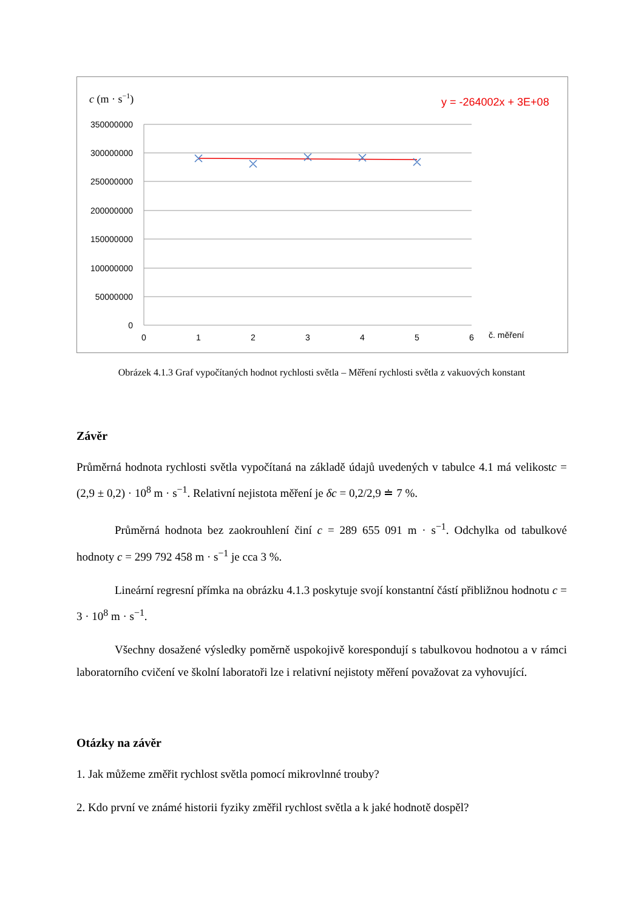c (m · s−1)
y = -264002x + 3E+08
350000000
300000000
250000000
200000000
150000000
100000000
50000000
0
0
1
2
3
4
5
6
č. měření
Obrázek 4.1.3 Graf vypočítaných hodnot rychlosti světla – Měření rychlosti světla z vakuových konstant
Závěr
Průměrná hodnota rychlosti světla vypočítaná na základě údajů uvedených v tabulce 4.1 má velikostc = (2,9 ± 0,2) · 10<sup>8</sup> m · s<sup>−1</sup>. Relativní nejistota měření je δc = 0,2/2,9 ≐ 7 %.
Průměrná hodnota bez zaokrouhlení činí c = 289 655 091 m · s<sup>−1</sup>. Odchylka od tabulkové hodnoty c = 299 792 458 m · s<sup>−1</sup> je cca 3 %.
Lineární regresní přímka na obrázku 4.1.3 poskytuje svojí konstantní částí přibližnou hodnotu c = 3 · 10<sup>8</sup> m · s<sup>−1</sup>.
Všechny dosažené výsledky poměrně uspokojivě korespondují s tabulkovou hodnotou a v rámci laboratorního cvičení ve školní laboratoři lze i relativní nejistoty měření považovat za vyhovující.
Otázky na závěr
1. Jak můžeme změřit rychlost světla pomocí mikrovlnné trouby?
2. Kdo první ve známé historii fyziky změřil rychlost světla a k jaké hodnotě dospěl?